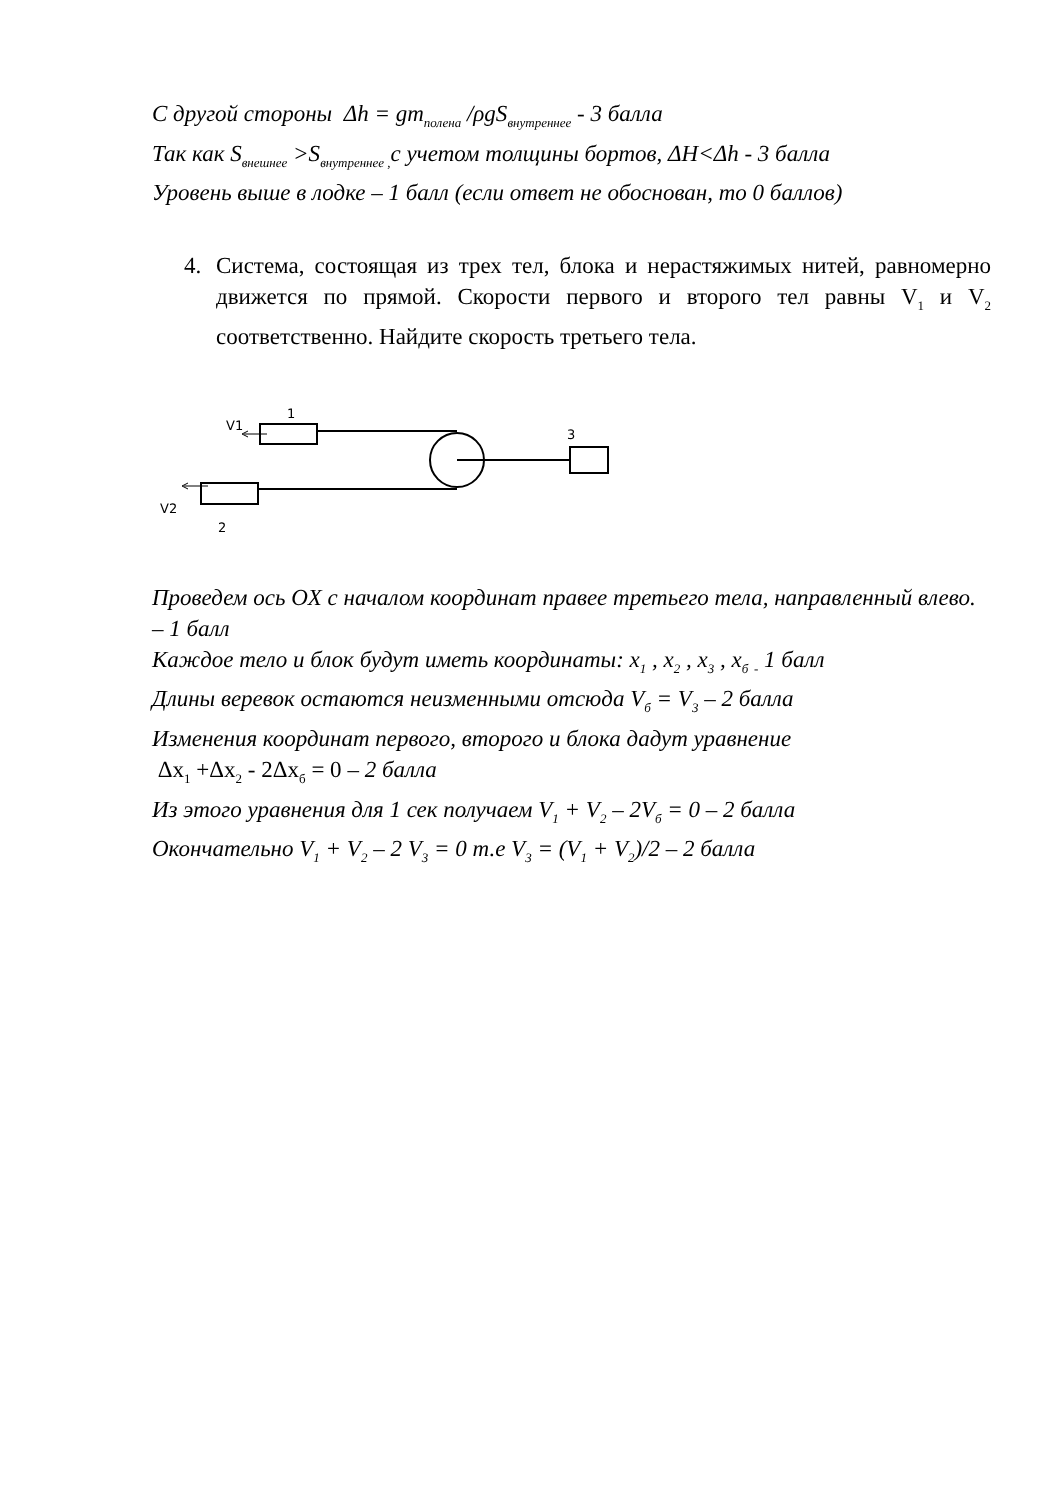С другой стороны Δh = gm<sub>полена</sub> /ρgS<sub>внутреннее</sub> - 3 балла
Так как S<sub>внешнее</sub> >S<sub>внутреннее ,</sub>с учетом толщины бортов, ΔH<Δh - 3 балла
Уровень выше в лодке – 1 балл (если ответ не обоснован, то 0 баллов)
4. Система, состоящая из трех тел, блока и нерастяжимых нитей, равномерно движется по прямой. Скорости первого и второго тел равны V<sub>1</sub> и V<sub>2</sub> соответственно. Найдите скорость третьего тела.
1
V1
3
V2
2
Проведем ось OX с началом координат правее третьего тела, направленный влево. – 1 балл
Каждое тело и блок будут иметь координаты: x<sub>1</sub> , x<sub>2</sub> , x<sub>3</sub> , x<sub>б</sub> <sub>-</sub> 1 балл
Длины веревок остаются неизменными отсюда V<sub>б</sub> = V<sub>3</sub> – 2 балла
Изменения координат первого, второго и блока дадут уравнение
Δx<sub>1</sub> +Δx<sub>2</sub> - 2Δx<sub>б</sub> = 0 – 2 балла
Из этого уравнения для 1 сек получаем V<sub>1</sub> + V<sub>2</sub> – 2V<sub>б</sub> = 0 – 2 балла
Окончательно V<sub>1</sub> + V<sub>2</sub> – 2 V<sub>3</sub> = 0 т.е V<sub>3</sub> = (V<sub>1</sub> + V<sub>2</sub>)/2 – 2 балла